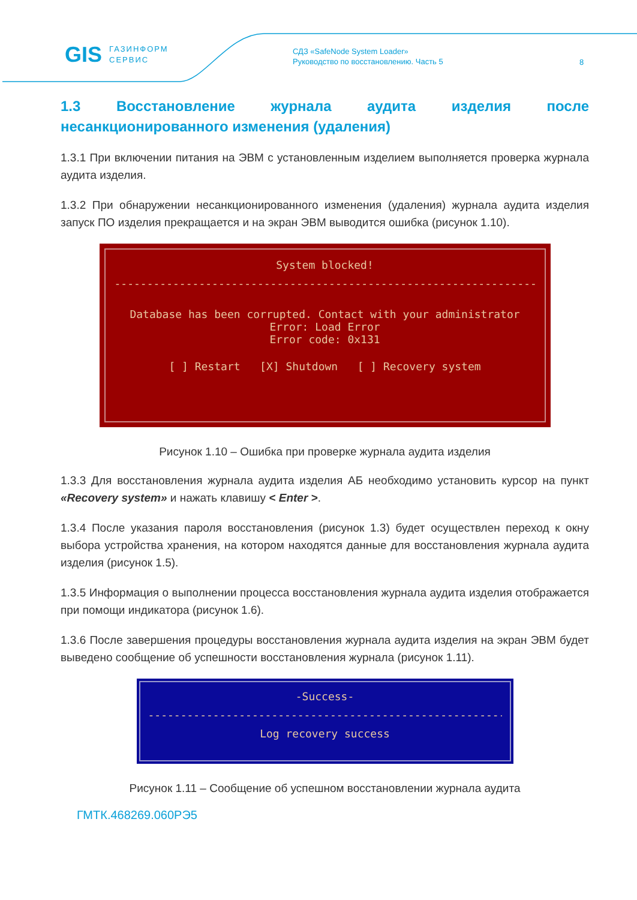GIS ГАЗИНФОРМ
СЕРВИС
СДЗ «SafeNode System Loader»
Руководство по восстановлению. Часть 5
8
1.3 Восстановление журнала аудита изделия после несанкционированного изменения (удаления)
1.3.1 При включении питания на ЭВМ с установленным изделием выполняется проверка журнала аудита изделия.
1.3.2 При обнаружении несанкционированного изменения (удаления) журнала аудита изделия запуск ПО изделия прекращается и на экран ЭВМ выводится ошибка (рисунок 1.10).
System blocked!
----------------------------------------------------------------------
Database has been corrupted. Contact with your administrator
Error: Load Error
Error code: 0x131
[ ] Restart [X] Shutdown [ ] Recovery system
Рисунок 1.10 – Ошибка при проверке журнала аудита изделия
1.3.3 Для восстановления журнала аудита изделия АБ необходимо установить курсор на пункт «Recovery system» и нажать клавишу < Enter >.
1.3.4 После указания пароля восстановления (рисунок 1.3) будет осуществлен переход к окну выбора устройства хранения, на котором находятся данные для восстановления журнала аудита изделия (рисунок 1.5).
1.3.5 Информация о выполнении процесса восстановления журнала аудита изделия отображается при помощи индикатора (рисунок 1.6).
1.3.6 После завершения процедуры восстановления журнала аудита изделия на экран ЭВМ будет выведено сообщение об успешности восстановления журнала (рисунок 1.11).
-Success-
------------------------------------------------------------
Log recovery success
Рисунок 1.11 – Сообщение об успешном восстановлении журнала аудита
ГМТК.468269.060РЭ5